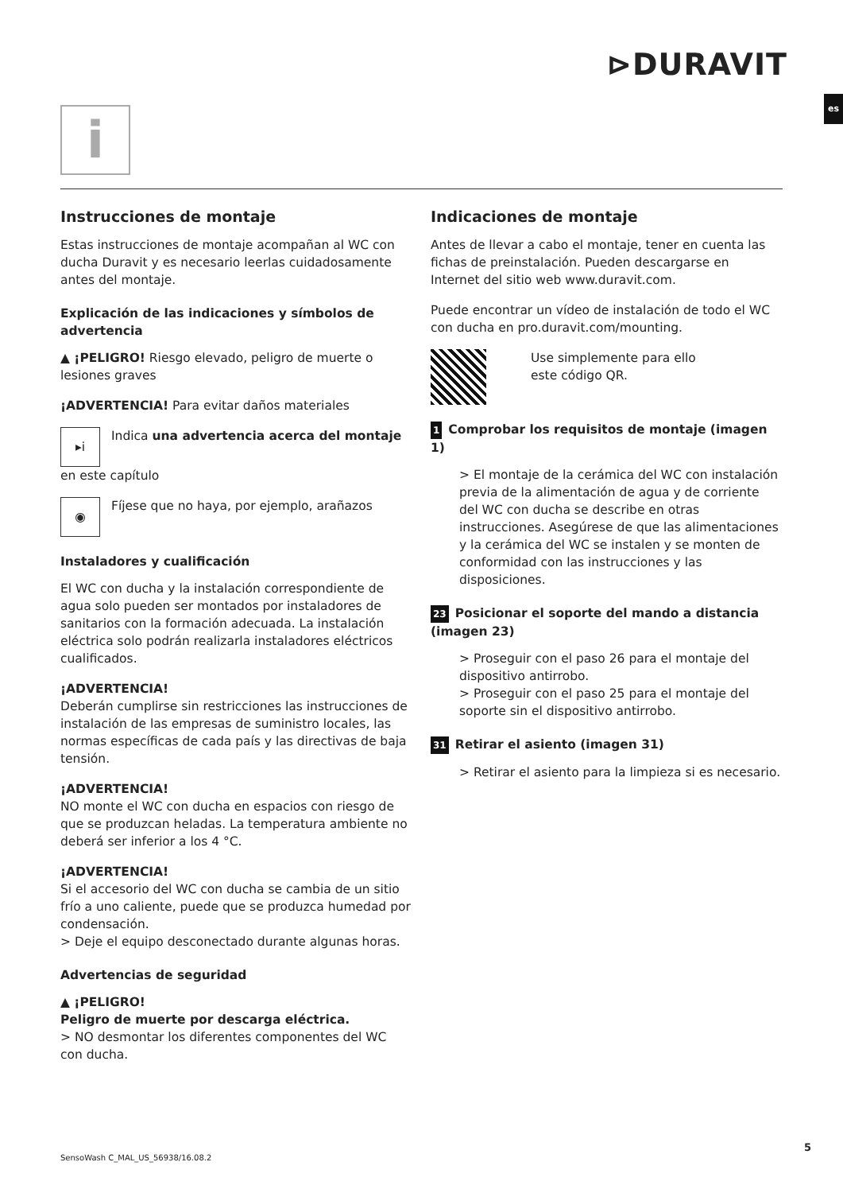⊳DURAVIT
es
i
Instrucciones de montaje
Estas instrucciones de montaje acompañan al WC con ducha Duravit y es necesario leerlas cuidadosamente antes del montaje.
Explicación de las indicaciones y símbolos de advertencia
▲ ¡PELIGRO! Riesgo elevado, peligro de muerte o lesiones graves
¡ADVERTENCIA! Para evitar daños materiales
▸i Indica una advertencia acerca del montaje en este capítulo
◉ Fíjese que no haya, por ejemplo, arañazos
Instaladores y cualificación
El WC con ducha y la instalación correspondiente de agua solo pueden ser montados por instaladores de sanitarios con la formación adecuada. La instalación eléctrica solo podrán realizarla instaladores eléctricos cualificados.
¡ADVERTENCIA!
Deberán cumplirse sin restricciones las instrucciones de instalación de las empresas de suministro locales, las normas específicas de cada país y las directivas de baja tensión.
¡ADVERTENCIA!
NO monte el WC con ducha en espacios con riesgo de que se produzcan heladas. La temperatura ambiente no deberá ser inferior a los 4 °C.
¡ADVERTENCIA!
Si el accesorio del WC con ducha se cambia de un sitio frío a uno caliente, puede que se produzca humedad por condensación.
> Deje el equipo desconectado durante algunas horas.
Advertencias de seguridad
▲ ¡PELIGRO!
Peligro de muerte por descarga eléctrica.
> NO desmontar los diferentes componentes del WC con ducha.
Indicaciones de montaje
Antes de llevar a cabo el montaje, tener en cuenta las fichas de preinstalación. Pueden descargarse en Internet del sitio web www.duravit.com.
Puede encontrar un vídeo de instalación de todo el WC con ducha en pro.duravit.com/mounting.
Use simplemente para ello
este código QR.
1 Comprobar los requisitos de montaje (imagen 1)
> El montaje de la cerámica del WC con instalación previa de la alimentación de agua y de corriente del WC con ducha se describe en otras instrucciones. Asegúrese de que las alimentaciones y la cerámica del WC se instalen y se monten de conformidad con las instrucciones y las disposiciones.
23 Posicionar el soporte del mando a distancia (imagen 23)
> Proseguir con el paso 26 para el montaje del dispositivo antirrobo.
> Proseguir con el paso 25 para el montaje del soporte sin el dispositivo antirrobo.
31 Retirar el asiento (imagen 31)
> Retirar el asiento para la limpieza si es necesario.
SensoWash C_MAL_US_56938/16.08.2
5